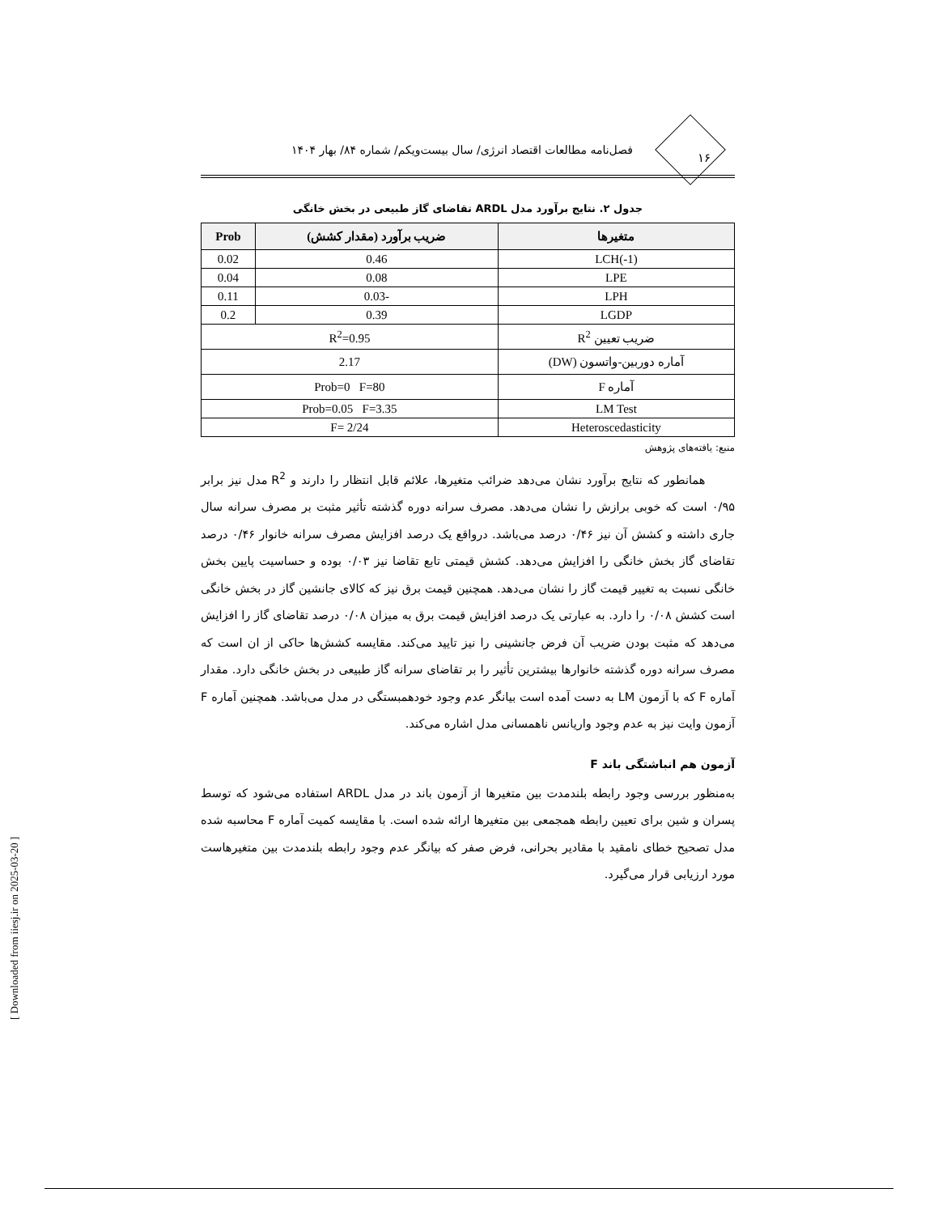فصل‌نامه مطالعات اقتصاد انرژی/ سال بیست‌ویکم/ شماره ۸۴/ بهار ۱۴۰۴
۱۶
جدول ۲. نتایج برآورد مدل ARDL تقاضای گاز طبیعی در بخش خانگی
| متغیرها | ضریب برآورد (مقدار کشش) | Prob |
| --- | --- | --- |
| LCH(-1) | 0.46 | 0.02 |
| LPE | 0.08 | 0.04 |
| LPH | -0.03 | 0.11 |
| LGDP | 0.39 | 0.2 |
| ضریب تعیین R<sup>2</sup> | R<sup>2</sup>=0.95 | |
| آماره دوربین-واتسون (DW) | 2.17 | |
| آماره F | Prob=0 F=80 | |
| LM Test | Prob=0.05 F=3.35 | |
| Heteroscedasticity | F= 2/24 | |
منبع: یافته‌های پژوهش
همانطور که نتایج برآورد نشان می‌دهد ضرائب متغیرها، علائم قابل انتظار را دارند و R<sup>2</sup> مدل نیز برابر ۰/۹۵ است که خوبی برازش را نشان می‌دهد. مصرف سرانه دوره گذشته تأثیر مثبت بر مصرف سرانه سال جاری داشته و کشش آن نیز ۰/۴۶ درصد می‌باشد. درواقع یک درصد افزایش مصرف سرانه خانوار ۰/۴۶ درصد تقاضای گاز بخش خانگی را افزایش می‌دهد. کشش قیمتی تابع تقاضا نیز ۰/۰۳ بوده و حساسیت پایین بخش خانگی نسبت به تغییر قیمت گاز را نشان می‌دهد. همچنین قیمت برق نیز که کالای جانشین گاز در بخش خانگی است کشش ۰/۰۸ را دارد. به عبارتی یک درصد افزایش قیمت برق به میزان ۰/۰۸ درصد تقاضای گاز را افزایش می‌دهد که مثبت بودن ضریب آن فرض جانشینی را نیز تایید می‌کند. مقایسه کشش‌ها حاکی از ان است که مصرف سرانه دوره گذشته خانوارها بیشترین تأثیر را بر تقاضای سرانه گاز طبیعی در بخش خانگی دارد. مقدار آماره F که با آزمون LM به دست آمده است بیانگر عدم وجود خودهمبستگی در مدل می‌باشد. همچنین آماره F آزمون وایت نیز به عدم وجود واریانس ناهمسانی مدل اشاره می‌کند.
آزمون هم انباشتگی باند F
به‌منظور بررسی وجود رابطه بلندمدت بین متغیرها از آزمون باند در مدل ARDL استفاده می‌شود که توسط پسران و شین برای تعیین رابطه همجمعی بین متغیرها ارائه شده است. با مقایسه کمیت آماره F محاسبه شده مدل تصحیح خطای نامقید با مقادیر بحرانی، فرض صفر که بیانگر عدم وجود رابطه بلندمدت بین متغیرهاست مورد ارزیابی قرار می‌گیرد.
[ Downloaded from iiesj.ir on 2025-03-20 ]